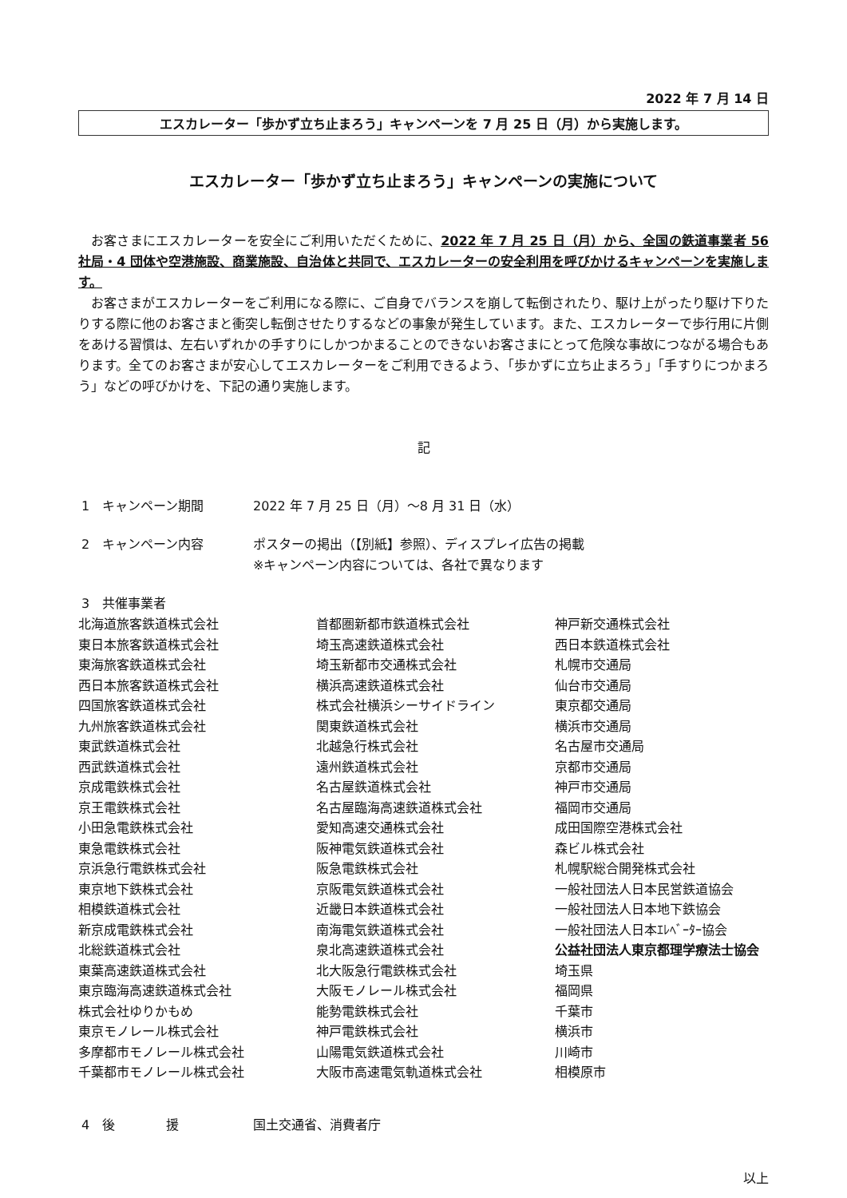2022 年 7 月 14 日
エスカレーター「歩かず立ち止まろう」キャンペーンを 7 月 25 日（月）から実施します。
エスカレーター「歩かず立ち止まろう」キャンペーンの実施について
お客さまにエスカレーターを安全にご利用いただくために、2022 年 7 月 25 日（月）から、全国の鉄道事業者 56 社局・4 団体や空港施設、商業施設、自治体と共同で、エスカレーターの安全利用を呼びかけるキャンペーンを実施します。
お客さまがエスカレーターをご利用になる際に、ご自身でバランスを崩して転倒されたり、駆け上がったり駆け下りたりする際に他のお客さまと衝突し転倒させたりするなどの事象が発生しています。また、エスカレーターで歩行用に片側をあける習慣は、左右いずれかの手すりにしかつかまることのできないお客さまにとって危険な事故につながる場合もあります。全てのお客さまが安心してエスカレーターをご利用できるよう、「歩かずに立ち止まろう」「手すりにつかまろう」などの呼びかけを、下記の通り実施します。
記
1　キャンペーン期間 2022 年 7 月 25 日（月）～8 月 31 日（水）
2　キャンペーン内容 ポスターの掲出（【別紙】参照）、ディスプレイ広告の掲載
※キャンペーン内容については、各社で異なります
3　共催事業者
北海道旅客鉄道株式会社
東日本旅客鉄道株式会社
東海旅客鉄道株式会社
西日本旅客鉄道株式会社
四国旅客鉄道株式会社
九州旅客鉄道株式会社
東武鉄道株式会社
西武鉄道株式会社
京成電鉄株式会社
京王電鉄株式会社
小田急電鉄株式会社
東急電鉄株式会社
京浜急行電鉄株式会社
東京地下鉄株式会社
相模鉄道株式会社
新京成電鉄株式会社
北総鉄道株式会社
東葉高速鉄道株式会社
東京臨海高速鉄道株式会社
株式会社ゆりかもめ
東京モノレール株式会社
多摩都市モノレール株式会社
千葉都市モノレール株式会社
首都圏新都市鉄道株式会社
埼玉高速鉄道株式会社
埼玉新都市交通株式会社
横浜高速鉄道株式会社
株式会社横浜シーサイドライン
関東鉄道株式会社
北越急行株式会社
遠州鉄道株式会社
名古屋鉄道株式会社
名古屋臨海高速鉄道株式会社
愛知高速交通株式会社
阪神電気鉄道株式会社
阪急電鉄株式会社
京阪電気鉄道株式会社
近畿日本鉄道株式会社
南海電気鉄道株式会社
泉北高速鉄道株式会社
北大阪急行電鉄株式会社
大阪モノレール株式会社
能勢電鉄株式会社
神戸電鉄株式会社
山陽電気鉄道株式会社
大阪市高速電気軌道株式会社
神戸新交通株式会社
西日本鉄道株式会社
札幌市交通局
仙台市交通局
東京都交通局
横浜市交通局
名古屋市交通局
京都市交通局
神戸市交通局
福岡市交通局
成田国際空港株式会社
森ビル株式会社
札幌駅総合開発株式会社
一般社団法人日本民営鉄道協会
一般社団法人日本地下鉄協会
一般社団法人日本ｴﾚﾍﾞｰﾀｰ協会
公益社団法人東京都理学療法士協会
埼玉県
福岡県
千葉市
横浜市
川崎市
相模原市
4　後　　　　援 国土交通省、消費者庁
以上